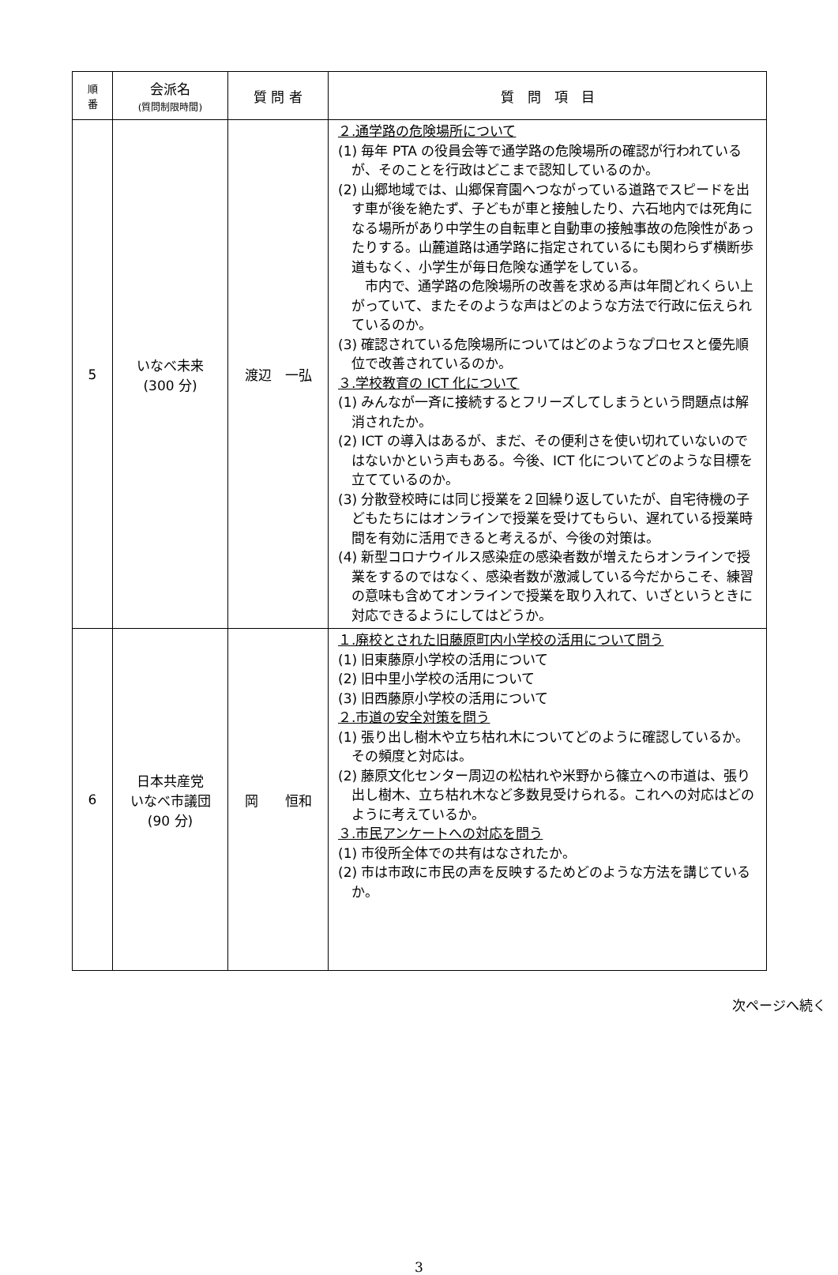| 順 番 | 会派名 (質問制限時間) | 質 問 者 | 質 問 項 目 |
| --- | --- | --- | --- |
| 5 | いなべ未来 (300 分) | 渡辺 一弘 | ２.通学路の危険場所について (1) 毎年 PTA の役員会等で通学路の危険場所の確認が行われているが、そのことを行政はどこまで認知しているのか。 (2) 山郷地域では、山郷保育園へつながっている道路でスピードを出す車が後を絶たず、子どもが車と接触したり、六石地内では死角になる場所があり中学生の自転車と自動車の接触事故の危険性があったりする。山麓道路は通学路に指定されているにも関わらず横断歩道もなく、小学生が毎日危険な通学をしている。 市内で、通学路の危険場所の改善を求める声は年間どれくらい上がっていて、またそのような声はどのような方法で行政に伝えられているのか。 (3) 確認されている危険場所についてはどのようなプロセスと優先順位で改善されているのか。 ３.学校教育の ICT 化について (1) みんなが一斉に接続するとフリーズしてしまうという問題点は解消されたか。 (2) ICT の導入はあるが、まだ、その便利さを使い切れていないのではないかという声もある。今後、ICT 化についてどのような目標を立てているのか。 (3) 分散登校時には同じ授業を２回繰り返していたが、自宅待機の子どもたちにはオンラインで授業を受けてもらい、遅れている授業時間を有効に活用できると考えるが、今後の対策は。 (4) 新型コロナウイルス感染症の感染者数が増えたらオンラインで授業をするのではなく、感染者数が激減している今だからこそ、練習の意味も含めてオンラインで授業を取り入れて、いざというときに対応できるようにしてはどうか。 |
| 6 | 日本共産党 いなべ市議団 (90 分) | 岡 恒和 | １.廃校とされた旧藤原町内小学校の活用について問う (1) 旧東藤原小学校の活用について (2) 旧中里小学校の活用について (3) 旧西藤原小学校の活用について ２.市道の安全対策を問う (1) 張り出し樹木や立ち枯れ木についてどのように確認しているか。その頻度と対応は。 (2) 藤原文化センター周辺の松枯れや米野から篠立への市道は、張り出し樹木、立ち枯れ木など多数見受けられる。これへの対応はどのように考えているか。 ３.市民アンケートへの対応を問う (1) 市役所全体での共有はなされたか。 (2) 市は市政に市民の声を反映するためどのような方法を講じているか。 |
次ページへ続く
3